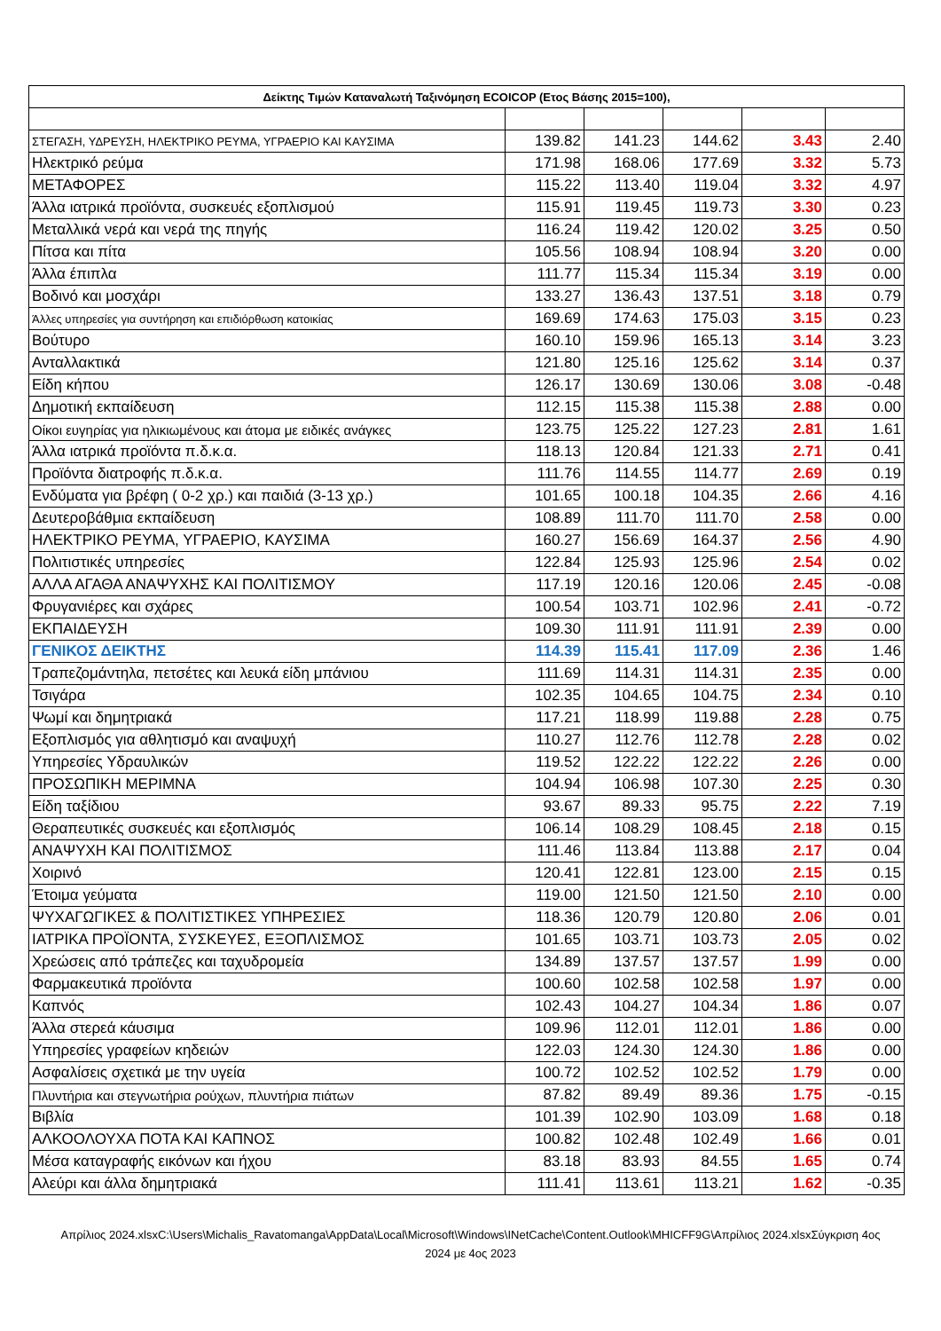| Δείκτης Τιμών Καταναλωτή Ταξινόμηση ECOICOP (Ετος Βάσης 2015=100), | | | | | |
| --- | --- | --- | --- | --- | --- |
| ΣΤΕΓΑΣΗ, ΥΔΡΕΥΣΗ, ΗΛΕΚΤΡΙΚΟ ΡΕΥΜΑ, ΥΓΡΑΕΡΙΟ ΚΑΙ ΚΑΥΣΙΜΑ | 139.82 | 141.23 | 144.62 | 3.43 | 2.40 |
| Ηλεκτρικό ρεύμα | 171.98 | 168.06 | 177.69 | 3.32 | 5.73 |
| ΜΕΤΑΦΟΡΕΣ | 115.22 | 113.40 | 119.04 | 3.32 | 4.97 |
| Άλλα ιατρικά προϊόντα, συσκευές εξοπλισμού | 115.91 | 119.45 | 119.73 | 3.30 | 0.23 |
| Μεταλλικά νερά και νερά της πηγής | 116.24 | 119.42 | 120.02 | 3.25 | 0.50 |
| Πίτσα και πίτα | 105.56 | 108.94 | 108.94 | 3.20 | 0.00 |
| Άλλα έπιπλα | 111.77 | 115.34 | 115.34 | 3.19 | 0.00 |
| Βοδινό και μοσχάρι | 133.27 | 136.43 | 137.51 | 3.18 | 0.79 |
| Άλλες υπηρεσίες για συντήρηση και επιδιόρθωση κατοικίας | 169.69 | 174.63 | 175.03 | 3.15 | 0.23 |
| Βούτυρο | 160.10 | 159.96 | 165.13 | 3.14 | 3.23 |
| Ανταλλακτικά | 121.80 | 125.16 | 125.62 | 3.14 | 0.37 |
| Είδη κήπου | 126.17 | 130.69 | 130.06 | 3.08 | -0.48 |
| Δημοτική εκπαίδευση | 112.15 | 115.38 | 115.38 | 2.88 | 0.00 |
| Οίκοι ευγηρίας για ηλικιωμένους και άτομα με ειδικές ανάγκες | 123.75 | 125.22 | 127.23 | 2.81 | 1.61 |
| Άλλα ιατρικά προϊόντα π.δ.κ.α. | 118.13 | 120.84 | 121.33 | 2.71 | 0.41 |
| Προϊόντα διατροφής π.δ.κ.α. | 111.76 | 114.55 | 114.77 | 2.69 | 0.19 |
| Ενδύματα για βρέφη ( 0-2 χρ.) και παιδιά (3-13 χρ.) | 101.65 | 100.18 | 104.35 | 2.66 | 4.16 |
| Δευτεροβάθμια εκπαίδευση | 108.89 | 111.70 | 111.70 | 2.58 | 0.00 |
| ΗΛΕΚΤΡΙΚΟ ΡΕΥΜΑ, ΥΓΡΑΕΡΙΟ, ΚΑΥΣΙΜΑ | 160.27 | 156.69 | 164.37 | 2.56 | 4.90 |
| Πολιτιστικές υπηρεσίες | 122.84 | 125.93 | 125.96 | 2.54 | 0.02 |
| ΑΛΛΑ ΑΓΑΘΑ ΑΝΑΨΥΧΗΣ ΚΑΙ ΠΟΛΙΤΙΣΜΟΥ | 117.19 | 120.16 | 120.06 | 2.45 | -0.08 |
| Φρυγανιέρες και σχάρες | 100.54 | 103.71 | 102.96 | 2.41 | -0.72 |
| ΕΚΠΑΙΔΕΥΣΗ | 109.30 | 111.91 | 111.91 | 2.39 | 0.00 |
| ΓΕΝΙΚΟΣ ΔΕΙΚΤΗΣ | 114.39 | 115.41 | 117.09 | 2.36 | 1.46 |
| Τραπεζομάντηλα, πετσέτες και λευκά είδη μπάνιου | 111.69 | 114.31 | 114.31 | 2.35 | 0.00 |
| Τσιγάρα | 102.35 | 104.65 | 104.75 | 2.34 | 0.10 |
| Ψωμί και δημητριακά | 117.21 | 118.99 | 119.88 | 2.28 | 0.75 |
| Εξοπλισμός για αθλητισμό και αναψυχή | 110.27 | 112.76 | 112.78 | 2.28 | 0.02 |
| Υπηρεσίες Υδραυλικών | 119.52 | 122.22 | 122.22 | 2.26 | 0.00 |
| ΠΡΟΣΩΠΙΚΗ ΜΕΡΙΜΝΑ | 104.94 | 106.98 | 107.30 | 2.25 | 0.30 |
| Είδη ταξίδιου | 93.67 | 89.33 | 95.75 | 2.22 | 7.19 |
| Θεραπευτικές συσκευές και εξοπλισμός | 106.14 | 108.29 | 108.45 | 2.18 | 0.15 |
| ΑΝΑΨΥΧΗ ΚΑΙ ΠΟΛΙΤΙΣΜΟΣ | 111.46 | 113.84 | 113.88 | 2.17 | 0.04 |
| Χοιρινό | 120.41 | 122.81 | 123.00 | 2.15 | 0.15 |
| Έτοιμα γεύματα | 119.00 | 121.50 | 121.50 | 2.10 | 0.00 |
| ΨΥΧΑΓΩΓΙΚΕΣ & ΠΟΛΙΤΙΣΤΙΚΕΣ ΥΠΗΡΕΣΙΕΣ | 118.36 | 120.79 | 120.80 | 2.06 | 0.01 |
| ΙΑΤΡΙΚΑ ΠΡΟΪΟΝΤΑ, ΣΥΣΚΕΥΕΣ, ΕΞΟΠΛΙΣΜΟΣ | 101.65 | 103.71 | 103.73 | 2.05 | 0.02 |
| Χρεώσεις από τράπεζες και ταχυδρομεία | 134.89 | 137.57 | 137.57 | 1.99 | 0.00 |
| Φαρμακευτικά προϊόντα | 100.60 | 102.58 | 102.58 | 1.97 | 0.00 |
| Καπνός | 102.43 | 104.27 | 104.34 | 1.86 | 0.07 |
| Άλλα στερεά κάυσιμα | 109.96 | 112.01 | 112.01 | 1.86 | 0.00 |
| Υπηρεσίες γραφείων κηδειών | 122.03 | 124.30 | 124.30 | 1.86 | 0.00 |
| Ασφαλίσεις σχετικά με την υγεία | 100.72 | 102.52 | 102.52 | 1.79 | 0.00 |
| Πλυντήρια και στεγνωτήρια ρούχων, πλυντήρια πιάτων | 87.82 | 89.49 | 89.36 | 1.75 | -0.15 |
| Βιβλία | 101.39 | 102.90 | 103.09 | 1.68 | 0.18 |
| ΑΛΚΟΟΛΟΥΧΑ ΠΟΤΑ ΚΑΙ ΚΑΠΝΟΣ | 100.82 | 102.48 | 102.49 | 1.66 | 0.01 |
| Μέσα καταγραφής εικόνων και ήχου | 83.18 | 83.93 | 84.55 | 1.65 | 0.74 |
| Αλεύρι και άλλα δημητριακά | 111.41 | 113.61 | 113.21 | 1.62 | -0.35 |
Απρίλιος 2024.xlsxC:\Users\Michalis_Ravatomanga\AppData\Local\Microsoft\Windows\INetCache\Content.Outlook\MHICFF9G\Απρίλιος 2024.xlsxΣύγκριση 4ος 2024 με 4ος 2023